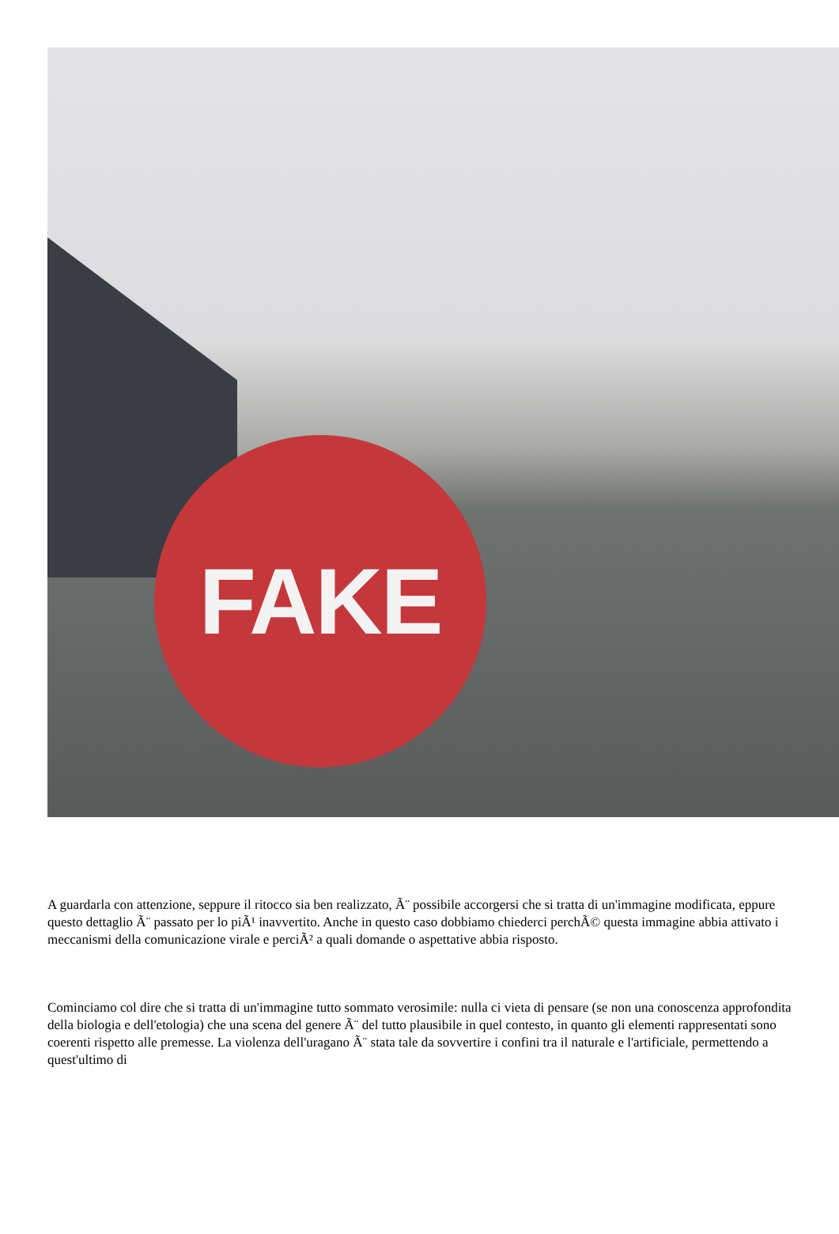FAKE
A guardarla con attenzione, seppure il ritocco sia ben realizzato, Ã¨ possibile accorgersi che si tratta di un'immagine modificata, eppure questo dettaglio Ã¨ passato per lo piÃ¹ inavvertito. Anche in questo caso dobbiamo chiederci perchÃ© questa immagine abbia attivato i meccanismi della comunicazione virale e perciÃ² a quali domande o aspettative abbia risposto.
Cominciamo col dire che si tratta di un'immagine tutto sommato verosimile: nulla ci vieta di pensare (se non una conoscenza approfondita della biologia e dell'etologia) che una scena del genere Ã¨ del tutto plausibile in quel contesto, in quanto gli elementi rappresentati sono coerenti rispetto alle premesse. La violenza dell'uragano Ã¨ stata tale da sovvertire i confini tra il naturale e l'artificiale, permettendo a quest'ultimo di